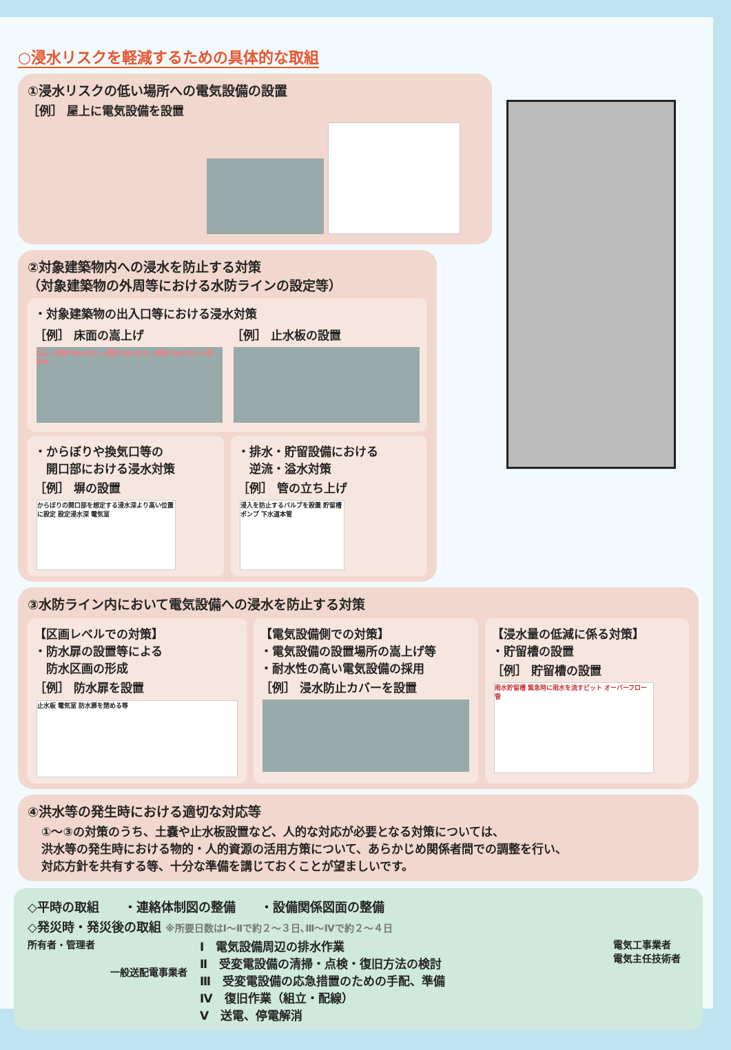○浸水リスクを軽減するための具体的な取組
①浸水リスクの低い場所への電気設備の設置
［例］ 屋上に電気設備を設置
②対象建築物内への浸水を防止する対策
（対象建築物の外周等における水防ラインの設定等）
・対象建築物の出入口等における浸水対策
［例］ 床面の嵩上げ
G.L.+約0.6m G.L.+約0.3m G.L.+約0.3m G.L.+約0m
［例］ 止水板の設置
・からぼりや換気口等の
　開口部における浸水対策
［例］ 塀の設置
からぼりの開口部を想定する浸水深より高い位置に設定 設定浸水深 電気室
・排水・貯留設備における
　逆流・溢水対策
［例］ 管の立ち上げ
浸入を防止するバルブを設置 貯留槽 ポンプ 下水道本管
③水防ライン内において電気設備への浸水を防止する対策
【区画レベルでの対策】
・防水扉の設置等による
　防水区画の形成
［例］ 防水扉を設置
止水板 電気室 防水扉を閉める等
【電気設備側での対策】
・電気設備の設置場所の嵩上げ等
・耐水性の高い電気設備の採用
［例］ 浸水防止カバーを設置
【浸水量の低減に係る対策】
・貯留槽の設置
［例］ 貯留槽の設置
雨水貯留槽 緊急時に雨水を流すピット オーバーフロー管
④洪水等の発生時における適切な対応等
①～③の対策のうち、土嚢や止水板設置など、人的な対応が必要となる対策については、
洪水等の発生時における物的・人的資源の活用方策について、あらかじめ関係者間での調整を行い、
対応方針を共有する等、十分な準備を講じておくことが望ましいです。
◇平時の取組　　・連絡体制図の整備　　・設備関係図面の整備
◇発災時・発災後の取組 ※所要日数はⅠ～Ⅱで約２～３日､Ⅲ～Ⅳで約２～４日
所有者・管理者
一般送配電事業者
Ⅰ　電気設備周辺の排水作業
Ⅱ　受変電設備の清掃・点検・復旧方法の検討
Ⅲ　受変電設備の応急措置のための手配、準備
Ⅳ　復旧作業（組立・配線）
Ⅴ　送電、停電解消
電気工事業者
電気主任技術者